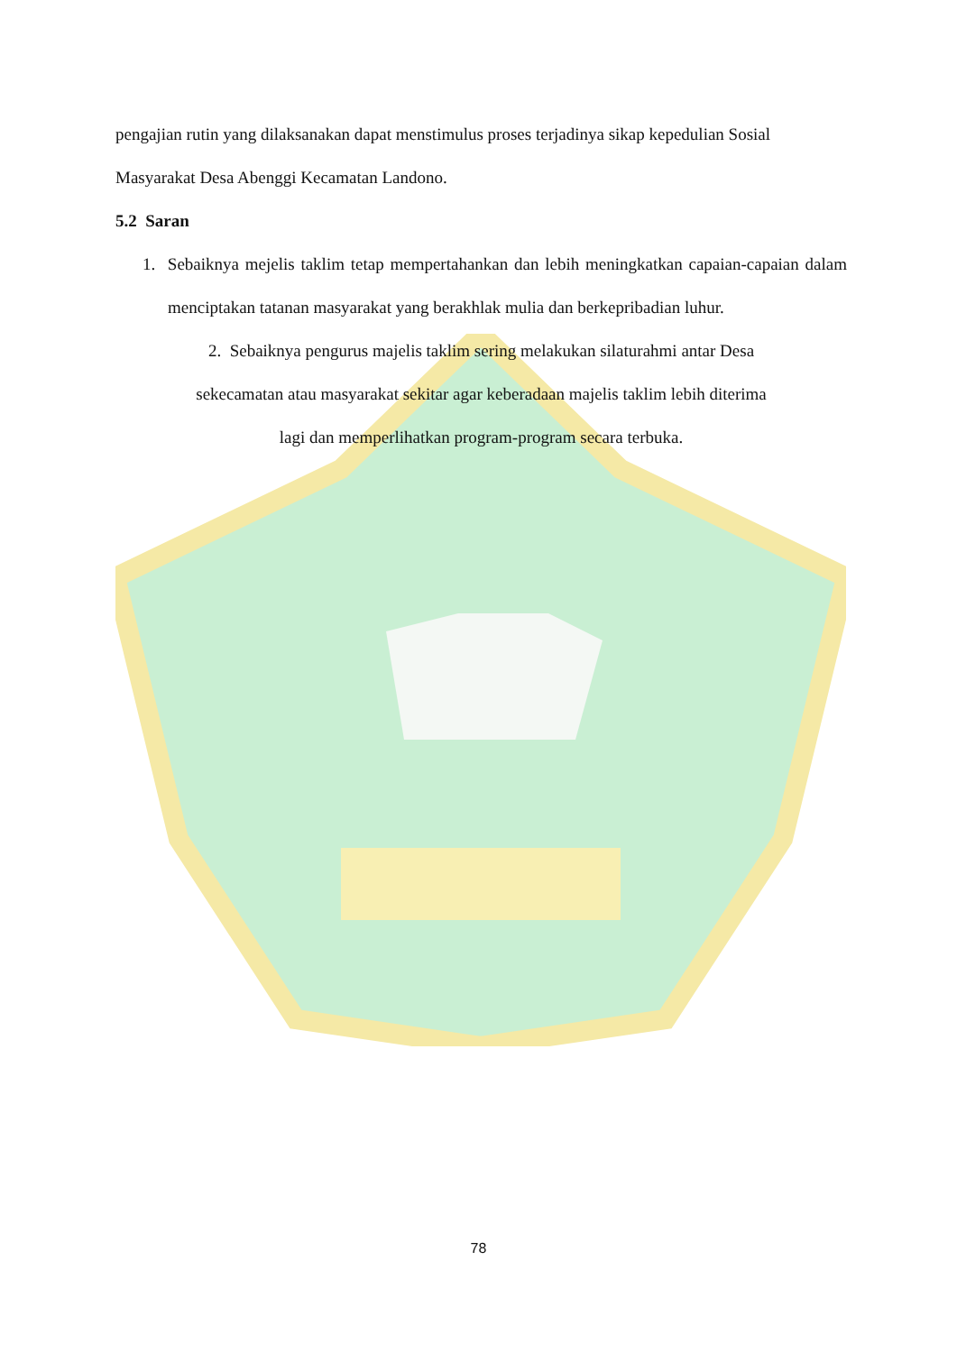pengajian rutin yang dilaksanakan dapat menstimulus proses terjadinya sikap kepedulian Sosial Masyarakat Desa Abenggi Kecamatan Landono.
5.2 Saran
1. Sebaiknya mejelis taklim tetap mempertahankan dan lebih meningkatkan capaian-capaian dalam menciptakan tatanan masyarakat yang berakhlak mulia dan berkepribadian luhur.
2. Sebaiknya pengurus majelis taklim sering melakukan silaturahmi antar Desa
sekecamatan atau masyarakat sekitar agar keberadaan majelis taklim lebih diterima
lagi dan memperlihatkan program-program secara terbuka.
78